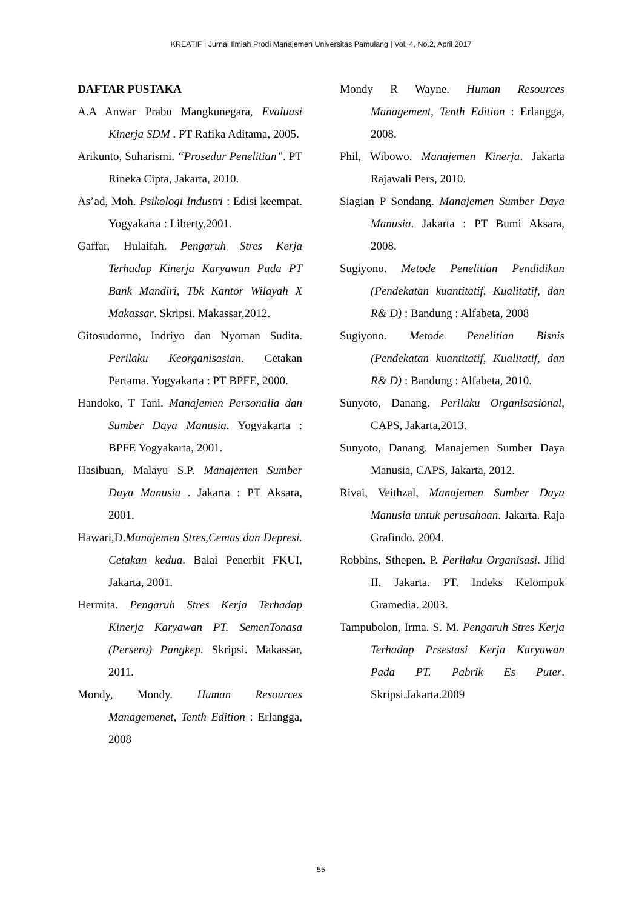KREATIF | Jurnal Ilmiah Prodi Manajemen Universitas Pamulang | Vol. 4, No.2, April 2017
DAFTAR PUSTAKA
A.A Anwar Prabu Mangkunegara, Evaluasi Kinerja SDM . PT Rafika Aditama, 2005.
Arikunto, Suharismi. “Prosedur Penelitian”. PT Rineka Cipta, Jakarta, 2010.
As’ad, Moh. Psikologi Industri : Edisi keempat. Yogyakarta : Liberty,2001.
Gaffar, Hulaifah. Pengaruh Stres Kerja Terhadap Kinerja Karyawan Pada PT Bank Mandiri, Tbk Kantor Wilayah X Makassar. Skripsi. Makassar,2012.
Gitosudormo, Indriyo dan Nyoman Sudita. Perilaku Keorganisasian. Cetakan Pertama. Yogyakarta : PT BPFE, 2000.
Handoko, T Tani. Manajemen Personalia dan Sumber Daya Manusia. Yogyakarta : BPFE Yogyakarta, 2001.
Hasibuan, Malayu S.P. Manajemen Sumber Daya Manusia . Jakarta : PT Aksara, 2001.
Hawari,D.Manajemen Stres,Cemas dan Depresi. Cetakan kedua. Balai Penerbit FKUI, Jakarta, 2001.
Hermita. Pengaruh Stres Kerja Terhadap Kinerja Karyawan PT. SemenTonasa (Persero) Pangkep. Skripsi. Makassar, 2011.
Mondy, Mondy. Human Resources Managemenet, Tenth Edition : Erlangga, 2008
Mondy R Wayne. Human Resources Management, Tenth Edition : Erlangga, 2008.
Phil, Wibowo. Manajemen Kinerja. Jakarta Rajawali Pers, 2010.
Siagian P Sondang. Manajemen Sumber Daya Manusia. Jakarta : PT Bumi Aksara, 2008.
Sugiyono. Metode Penelitian Pendidikan (Pendekatan kuantitatif, Kualitatif, dan R& D) : Bandung : Alfabeta, 2008
Sugiyono. Metode Penelitian Bisnis (Pendekatan kuantitatif, Kualitatif, dan R& D) : Bandung : Alfabeta, 2010.
Sunyoto, Danang. Perilaku Organisasional, CAPS, Jakarta,2013.
Sunyoto, Danang. Manajemen Sumber Daya Manusia, CAPS, Jakarta, 2012.
Rivai, Veithzal, Manajemen Sumber Daya Manusia untuk perusahaan. Jakarta. Raja Grafindo. 2004.
Robbins, Sthepen. P. Perilaku Organisasi. Jilid II. Jakarta. PT. Indeks Kelompok Gramedia. 2003.
Tampubolon, Irma. S. M. Pengaruh Stres Kerja Terhadap Prsestasi Kerja Karyawan Pada PT. Pabrik Es Puter. Skripsi.Jakarta.2009
55